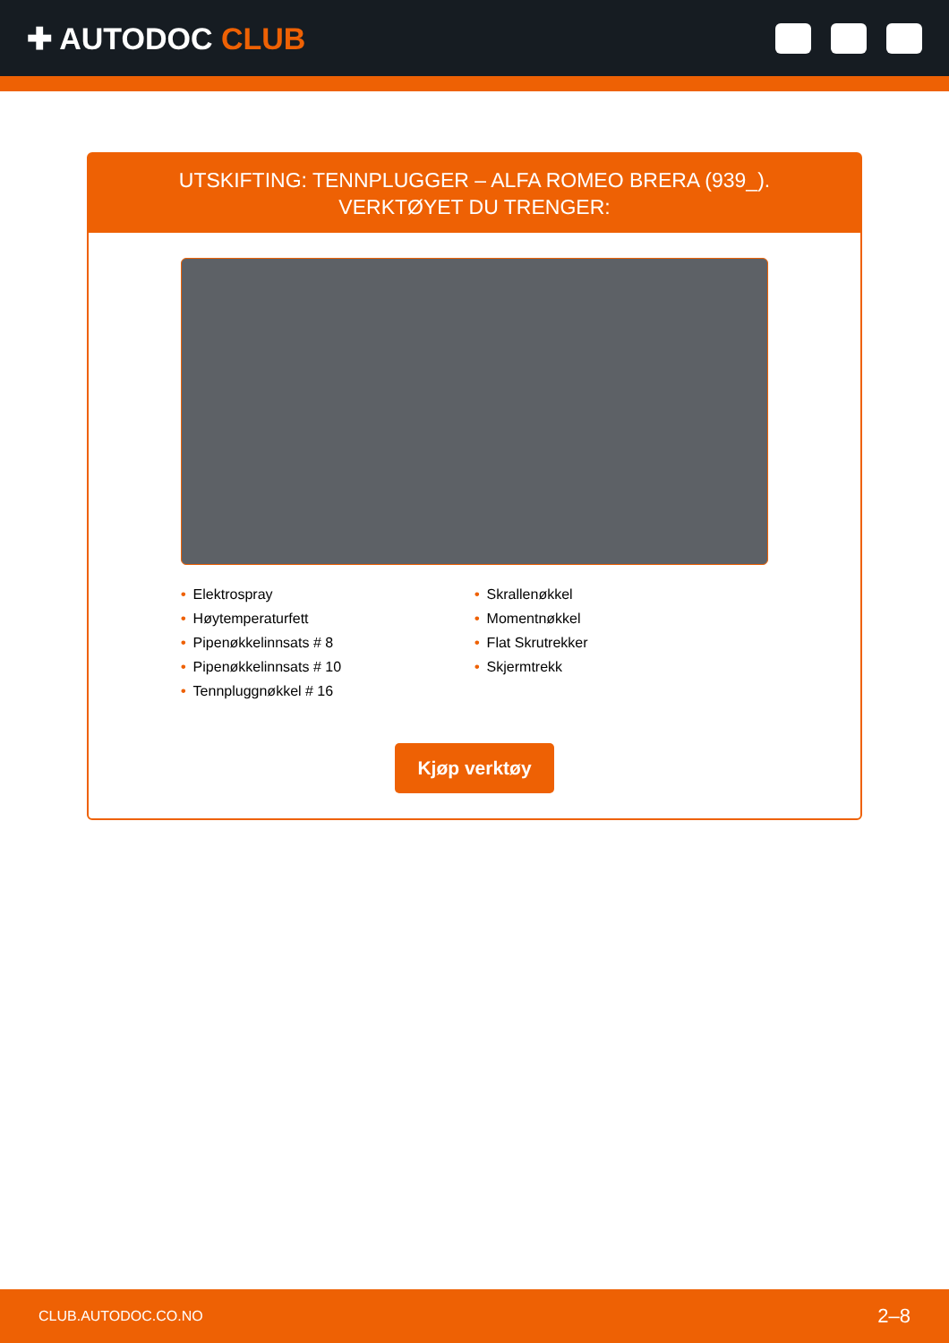✚ AUTODOC CLUB
UTSKIFTING: TENNPLUGGER – ALFA ROMEO BRERA (939_). VERKTØYET DU TRENGER:
• Elektrospray
• Høytemperaturfett
• Pipenøkkelinnsats # 8
• Pipenøkkelinnsats # 10
• Tennpluggnøkkel # 16
• Skrallenøkkel
• Momentnøkkel
• Flat Skrutrekker
• Skjermtrekk
Kjøp verktøy
CLUB.AUTODOC.CO.NO 2–8